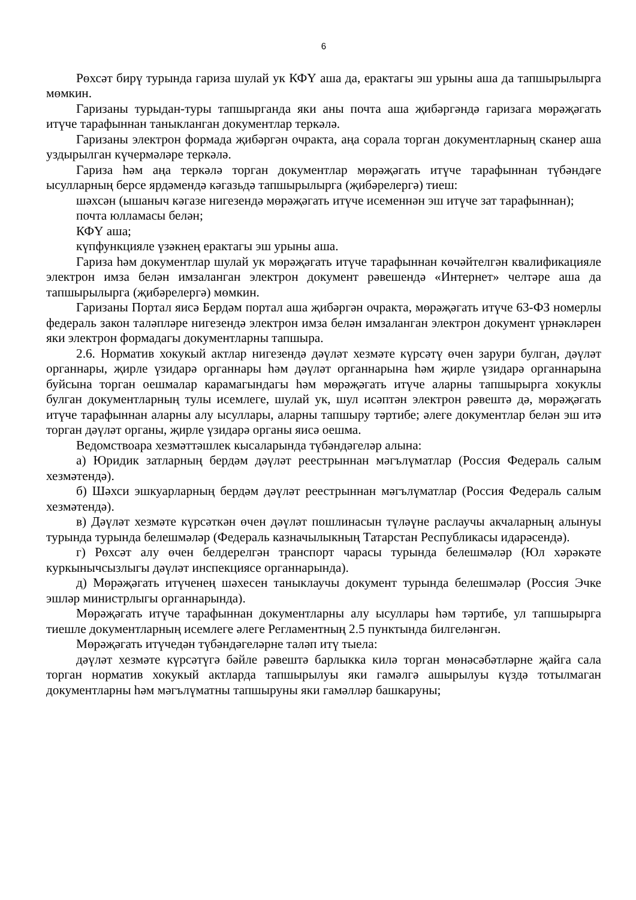6
Рөхсәт бирү турында гариза шулай ук КФҮ аша да, ерактагы эш урыны аша да тапшырылырга мөмкин.
Гаризаны турыдан-туры тапшырганда яки аны почта аша җибәргәндә гаризага мөрәҗәгать итүче тарафыннан таныкланган документлар теркәлә.
Гаризаны электрон формада җибәргән очракта, аңа сорала торган документларның сканер аша уздырылган күчермәләре теркәлә.
Гариза һәм аңа теркәлә торган документлар мөрәҗәгать итүче тарафыннан түбәндәге ысулларның берсе ярдәмендә кәгазьдә тапшырылырга (җибәрелергә) тиеш:
шәхсән (ышаныч кәгазе нигезендә мөрәҗәгать итүче исеменнән эш итүче зат тарафыннан);
почта юлламасы белән;
КФҮ аша;
күпфункцияле үзәкнең ерактагы эш урыны аша.
Гариза һәм документлар шулай ук мөрәҗәгать итүче тарафыннан көчәйтелгән квалификацияле электрон имза белән имзаланган электрон документ рәвешендә «Интернет» челтәре аша да тапшырылырга (җибәрелергә) мөмкин.
Гаризаны Портал яисә Бердәм портал аша җибәргән очракта, мөрәҗәгать итүче 63-ФЗ номерлы федераль закон таләпләре нигезендә электрон имза белән имзаланган электрон документ үрнәкләрен яки электрон формадагы документларны тапшыра.
2.6. Норматив хокукый актлар нигезендә дәүләт хезмәте күрсәтү өчен зарури булган, дәүләт органнары, җирле үзидарә органнары һәм дәүләт органнарына һәм җирле үзидарә органнарына буйсына торган оешмалар карамагындагы һәм мөрәҗәгать итүче аларны тапшырырга хокуклы булган документларның тулы исемлеге, шулай ук, шул исәптән электрон рәвештә дә, мөрәҗәгать итүче тарафыннан аларны алу ысуллары, аларны тапшыру тәртибе; әлеге документлар белән эш итә торган дәүләт органы, җирле үзидарә органы яисә оешма.
Ведомствоара хезмәттәшлек кысаларында түбәндәгеләр алына:
а) Юридик затларның бердәм дәүләт реестрыннан мәгълүматлар (Россия Федераль салым хезмәтендә).
б) Шәхси эшкуарларның бердәм дәүләт реестрыннан мәгълүматлар (Россия Федераль салым хезмәтендә).
в) Дәүләт хезмәте күрсәткән өчен дәүләт пошлинасын түләүне раслаучы акчаларның алынуы турында турында белешмәләр (Федераль казначылыкның Татарстан Республикасы идарәсендә).
г) Рөхсәт алу өчен белдерелгән транспорт чарасы турында белешмәләр (Юл хәрәкәте куркынычсызлыгы дәүләт инспекциясе органнарында).
д) Мөрәҗәгать итүченең шәхесен таныклаучы документ турында белешмәләр (Россия Эчке эшләр министрлыгы органнарында).
Мөрәҗәгать итүче тарафыннан документларны алу ысуллары һәм тәртибе, ул тапшырырга тиешле документларның исемлеге әлеге Регламентның 2.5 пунктында билгеләнгән.
Мөрәҗәгать итүчедән түбәндәгеләрне таләп итү тыела:
дәүләт хезмәте күрсәтүгә бәйле рәвештә барлыкка килә торган мөнәсәбәтләрне җайга сала торган норматив хокукый актларда тапшырылуы яки гамәлгә ашырылуы күздә тотылмаган документларны һәм мәгълүматны тапшыруны яки гамәлләр башкаруны;